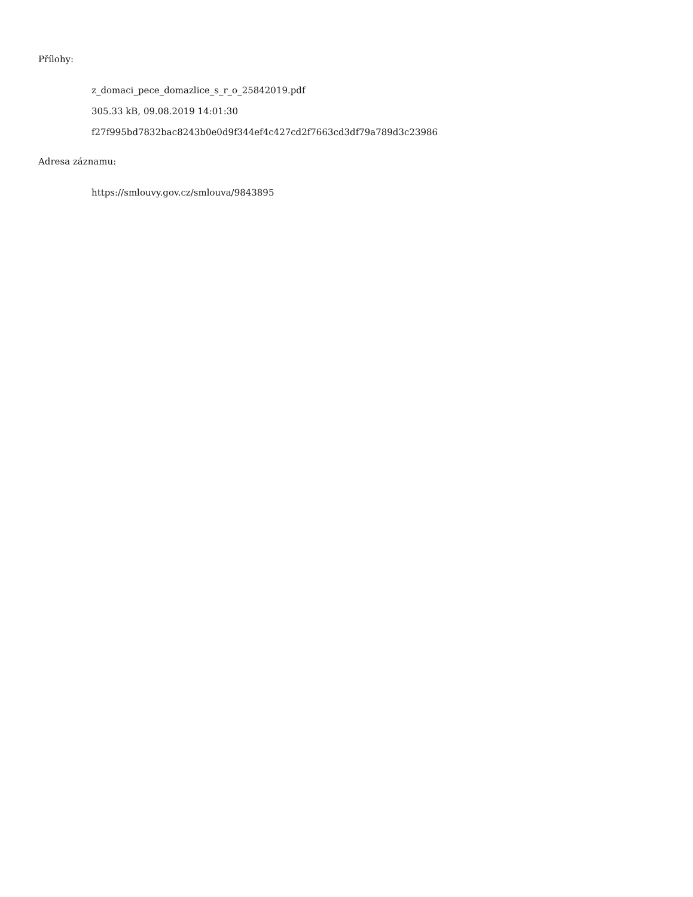Přílohy:
z_domaci_pece_domazlice_s_r_o_25842019.pdf
305.33 kB, 09.08.2019 14:01:30
f27f995bd7832bac8243b0e0d9f344ef4c427cd2f7663cd3df79a789d3c23986
Adresa záznamu:
https://smlouvy.gov.cz/smlouva/9843895